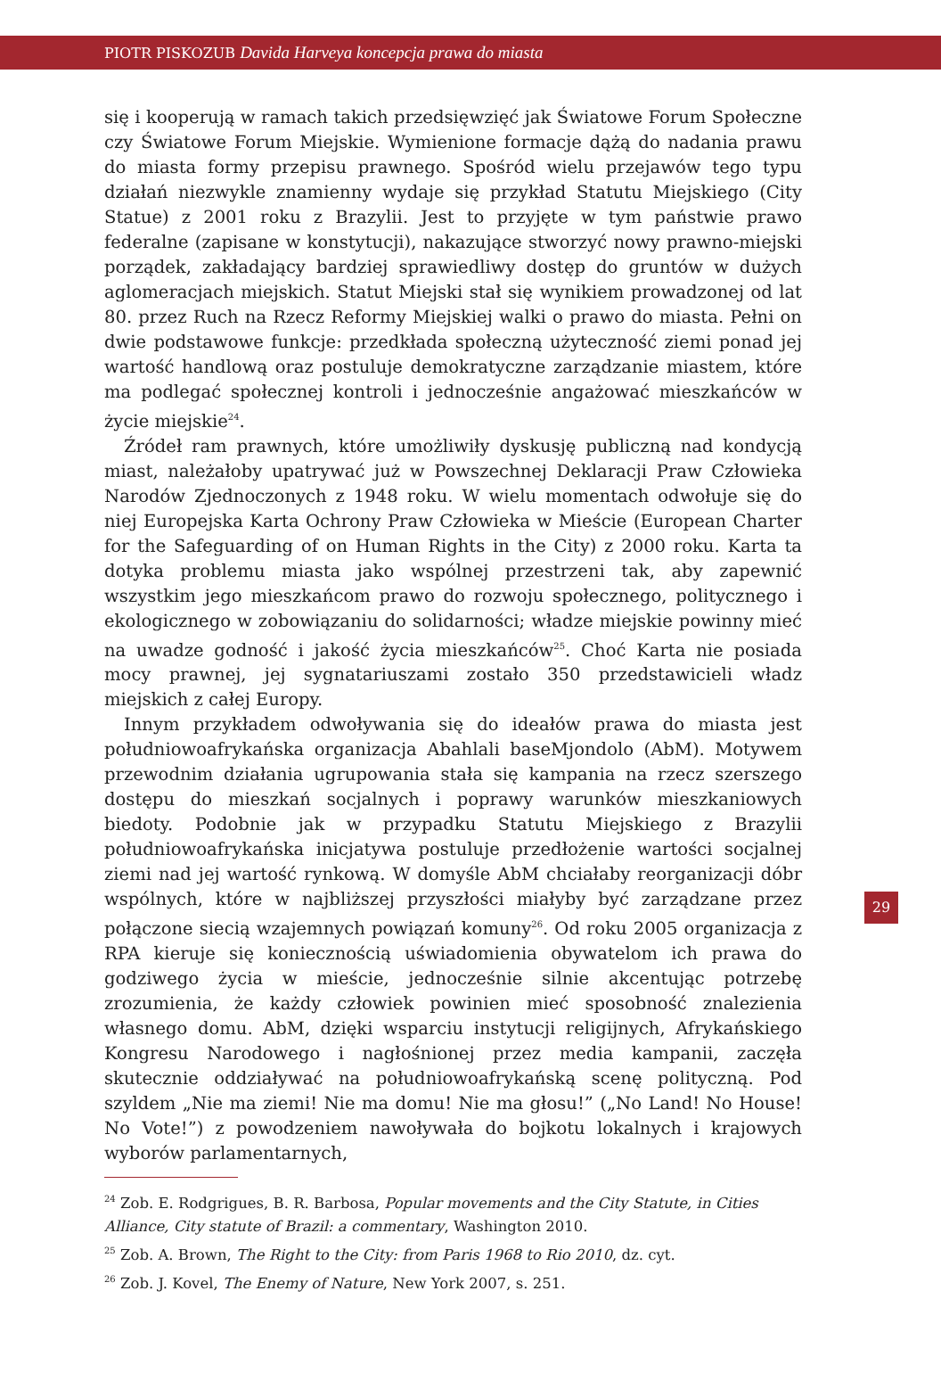PIOTR PISKOZUB Davida Harveya koncepcja prawa do miasta
się i kooperują w ramach takich przedsięwzięć jak Światowe Forum Społeczne czy Światowe Forum Miejskie. Wymienione formacje dążą do nadania prawu do miasta formy przepisu prawnego. Spośród wielu przejawów tego typu działań niezwykle znamienny wydaje się przykład Statutu Miejskiego (City Statue) z 2001 roku z Brazylii. Jest to przyjęte w tym państwie prawo federalne (zapisane w konstytucji), nakazujące stworzyć nowy prawno-miejski porządek, zakładający bardziej sprawiedliwy dostęp do gruntów w dużych aglomeracjach miejskich. Statut Miejski stał się wynikiem prowadzonej od lat 80. przez Ruch na Rzecz Reformy Miejskiej walki o prawo do miasta. Pełni on dwie podstawowe funkcje: przedkłada społeczną użyteczność ziemi ponad jej wartość handlową oraz postuluje demokratyczne zarządzanie miastem, które ma podlegać społecznej kontroli i jednocześnie angażować mieszkańców w życie miejskie<sup>24</sup>.
Źródeł ram prawnych, które umożliwiły dyskusję publiczną nad kondycją miast, należałoby upatrywać już w Powszechnej Deklaracji Praw Człowieka Narodów Zjednoczonych z 1948 roku. W wielu momentach odwołuje się do niej Europejska Karta Ochrony Praw Człowieka w Mieście (European Charter for the Safeguarding of on Human Rights in the City) z 2000 roku. Karta ta dotyka problemu miasta jako wspólnej przestrzeni tak, aby zapewnić wszystkim jego mieszkańcom prawo do rozwoju społecznego, politycznego i ekologicznego w zobowiązaniu do solidarności; władze miejskie powinny mieć na uwadze godność i jakość życia mieszkańców<sup>25</sup>. Choć Karta nie posiada mocy prawnej, jej sygnatariuszami zostało 350 przedstawicieli władz miejskich z całej Europy.
Innym przykładem odwoływania się do ideałów prawa do miasta jest południowoafrykańska organizacja Abahlali baseMjondolo (AbM). Motywem przewodnim działania ugrupowania stała się kampania na rzecz szerszego dostępu do mieszkań socjalnych i poprawy warunków mieszkaniowych biedoty. Podobnie jak w przypadku Statutu Miejskiego z Brazylii południowoafrykańska inicjatywa postuluje przedłożenie wartości socjalnej ziemi nad jej wartość rynkową. W domyśle AbM chciałaby reorganizacji dóbr wspólnych, które w najbliższej przyszłości miałyby być zarządzane przez połączone siecią wzajemnych powiązań komuny<sup>26</sup>. Od roku 2005 organizacja z RPA kieruje się koniecznością uświadomienia obywatelom ich prawa do godziwego życia w mieście, jednocześnie silnie akcentując potrzebę zrozumienia, że każdy człowiek powinien mieć sposobność znalezienia własnego domu. AbM, dzięki wsparciu instytucji religijnych, Afrykańskiego Kongresu Narodowego i nagłośnionej przez media kampanii, zaczęła skutecznie oddziaływać na południowoafrykańską scenę polityczną. Pod szyldem „Nie ma ziemi! Nie ma domu! Nie ma głosu!” („No Land! No House! No Vote!”) z powodzeniem nawoływała do bojkotu lokalnych i krajowych wyborów parlamentarnych,
<sup>24</sup> Zob. E. Rodgrigues, B. R. Barbosa, Popular movements and the City Statute, in Cities Alliance, City statute of Brazil: a commentary, Washington 2010.
<sup>25</sup> Zob. A. Brown, The Right to the City: from Paris 1968 to Rio 2010, dz. cyt.
<sup>26</sup> Zob. J. Kovel, The Enemy of Nature, New York 2007, s. 251.
29